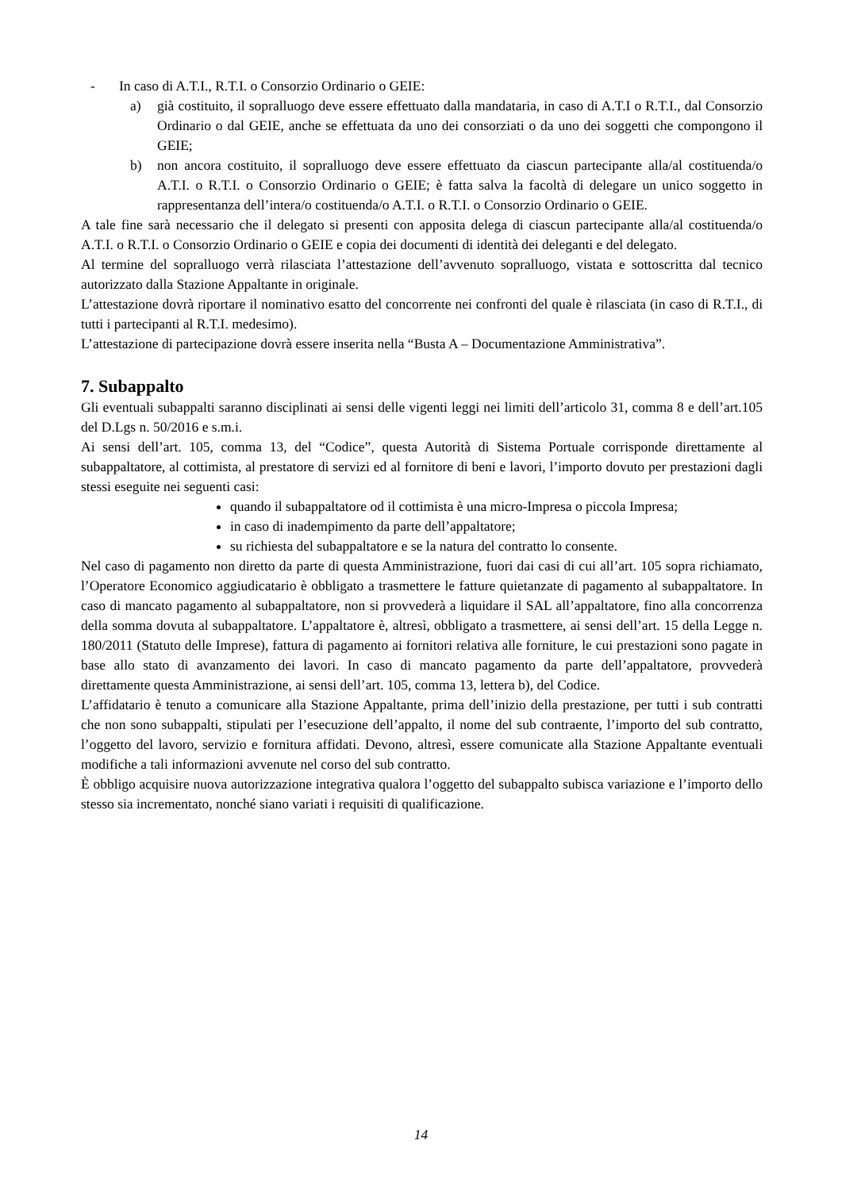- In caso di A.T.I., R.T.I. o Consorzio Ordinario o GEIE:
a) già costituito, il sopralluogo deve essere effettuato dalla mandataria, in caso di A.T.I o R.T.I., dal Consorzio Ordinario o dal GEIE, anche se effettuata da uno dei consorziati o da uno dei soggetti che compongono il GEIE;
b) non ancora costituito, il sopralluogo deve essere effettuato da ciascun partecipante alla/al costituenda/o A.T.I. o R.T.I. o Consorzio Ordinario o GEIE; è fatta salva la facoltà di delegare un unico soggetto in rappresentanza dell’intera/o costituenda/o A.T.I. o R.T.I. o Consorzio Ordinario o GEIE.
A tale fine sarà necessario che il delegato si presenti con apposita delega di ciascun partecipante alla/al costituenda/o A.T.I. o R.T.I. o Consorzio Ordinario o GEIE e copia dei documenti di identità dei deleganti e del delegato.
Al termine del sopralluogo verrà rilasciata l’attestazione dell’avvenuto sopralluogo, vistata e sottoscritta dal tecnico autorizzato dalla Stazione Appaltante in originale.
L’attestazione dovrà riportare il nominativo esatto del concorrente nei confronti del quale è rilasciata (in caso di R.T.I., di tutti i partecipanti al R.T.I. medesimo).
L’attestazione di partecipazione dovrà essere inserita nella “Busta A – Documentazione Amministrativa”.
7. Subappalto
Gli eventuali subappalti saranno disciplinati ai sensi delle vigenti leggi nei limiti dell’articolo 31, comma 8 e dell’art.105 del D.Lgs n. 50/2016 e s.m.i.
Ai sensi dell’art. 105, comma 13, del “Codice”, questa Autorità di Sistema Portuale corrisponde direttamente al subappaltatore, al cottimista, al prestatore di servizi ed al fornitore di beni e lavori, l’importo dovuto per prestazioni dagli stessi eseguite nei seguenti casi:
quando il subappaltatore od il cottimista è una micro-Impresa o piccola Impresa;
in caso di inadempimento da parte dell’appaltatore;
su richiesta del subappaltatore e se la natura del contratto lo consente.
Nel caso di pagamento non diretto da parte di questa Amministrazione, fuori dai casi di cui all’art. 105 sopra richiamato, l’Operatore Economico aggiudicatario è obbligato a trasmettere le fatture quietanzate di pagamento al subappaltatore. In caso di mancato pagamento al subappaltatore, non si provvederà a liquidare il SAL all’appaltatore, fino alla concorrenza della somma dovuta al subappaltatore. L’appaltatore è, altresì, obbligato a trasmettere, ai sensi dell’art. 15 della Legge n. 180/2011 (Statuto delle Imprese), fattura di pagamento ai fornitori relativa alle forniture, le cui prestazioni sono pagate in base allo stato di avanzamento dei lavori. In caso di mancato pagamento da parte dell’appaltatore, provvederà direttamente questa Amministrazione, ai sensi dell’art. 105, comma 13, lettera b), del Codice.
L’affidatario è tenuto a comunicare alla Stazione Appaltante, prima dell’inizio della prestazione, per tutti i sub contratti che non sono subappalti, stipulati per l’esecuzione dell’appalto, il nome del sub contraente, l’importo del sub contratto, l’oggetto del lavoro, servizio e fornitura affidati. Devono, altresì, essere comunicate alla Stazione Appaltante eventuali modifiche a tali informazioni avvenute nel corso del sub contratto.
È obbligo acquisire nuova autorizzazione integrativa qualora l’oggetto del subappalto subisca variazione e l’importo dello stesso sia incrementato, nonché siano variati i requisiti di qualificazione.
14